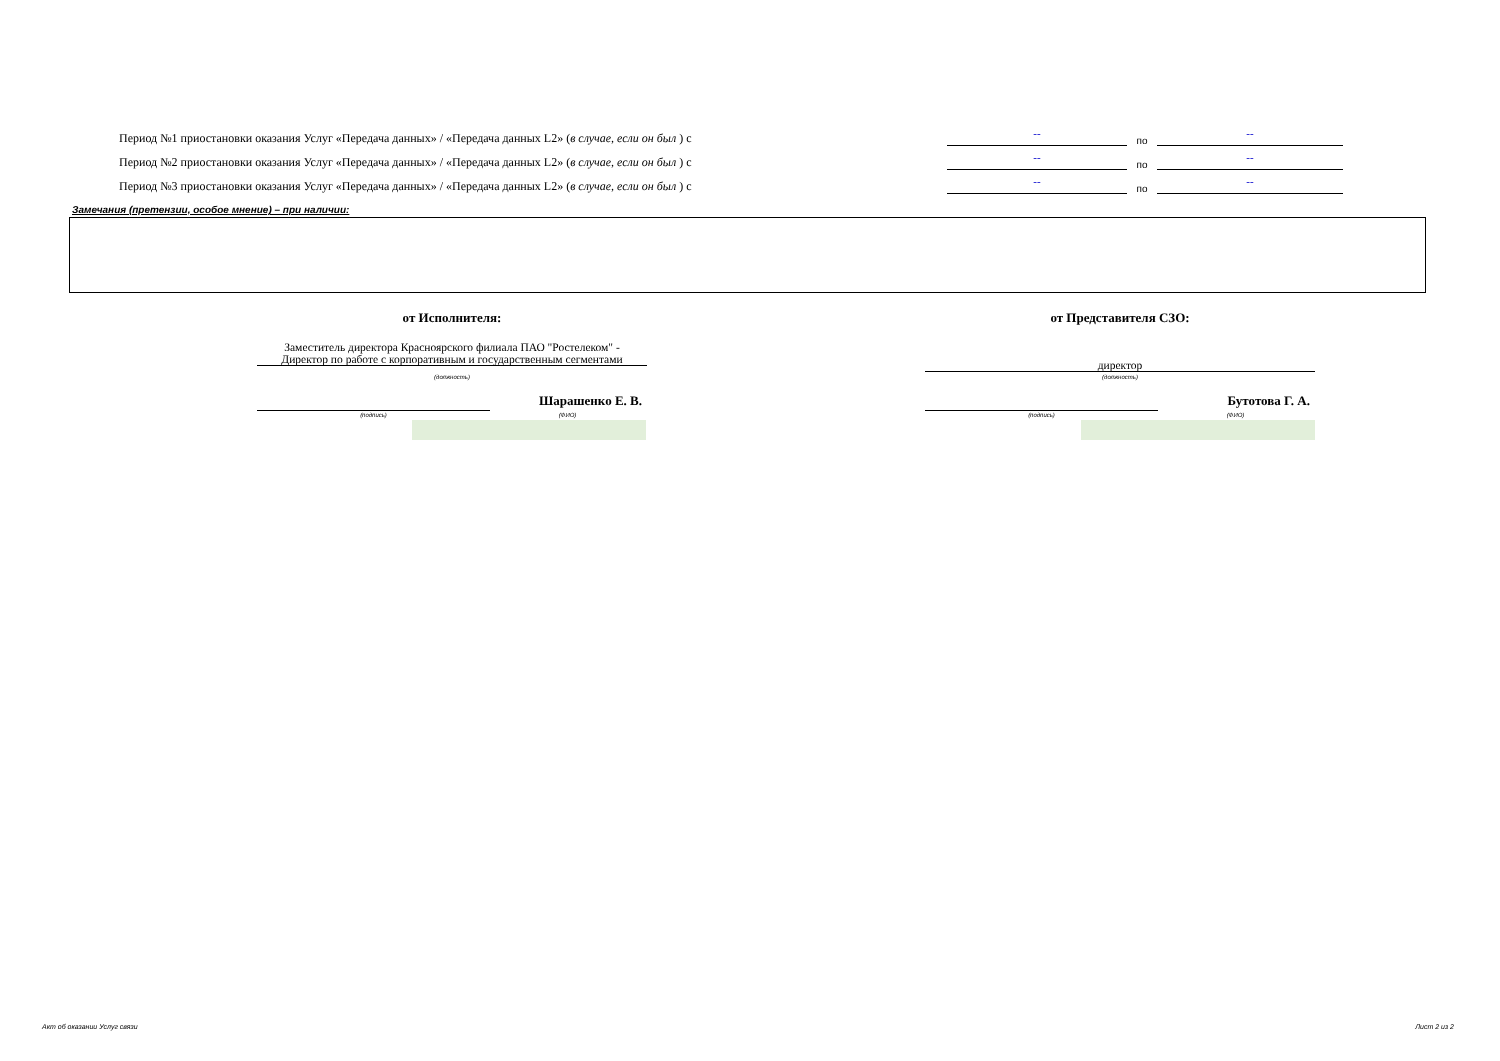Период №1 приостановки оказания Услуг «Передача данных» / «Передача данных L2» (в случае, если он был ) с -- по --
Период №2 приостановки оказания Услуг «Передача данных» / «Передача данных L2» (в случае, если он был ) с -- по --
Период №3 приостановки оказания Услуг «Передача данных» / «Передача данных L2» (в случае, если он был ) с -- по --
Замечания (претензии, особое мнение) – при наличии:
от Исполнителя: от Представителя СЗО:
Заместитель директора Красноярского филиала ПАО "Ростелеком" -
Директор по работе с корпоративным и государственным сегментами
(должность)
директор
(должность)
Шарашенко Е. В.
(подпись) (ФИО)
Бутотова Г. А.
(подпись) (ФИО)
Акт об оказании Услуг связи Лист 2 из 2